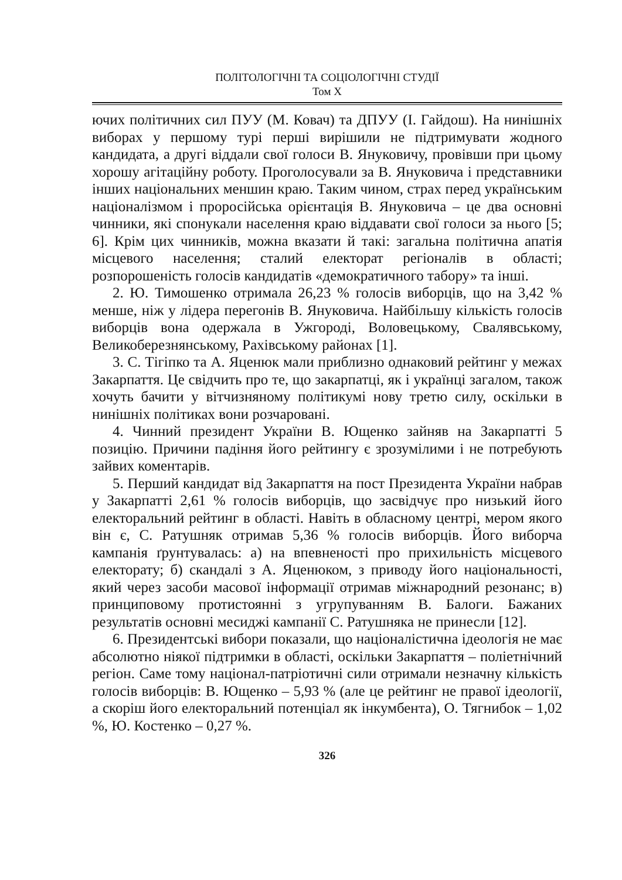ПОЛІТОЛОГІЧНІ ТА СОЦІОЛОГІЧНІ СТУДІЇ
Том X
ючих політичних сил ПУУ (М. Ковач) та ДПУУ (І. Гайдош). На нинішніх виборах у першому турі перші вирішили не підтримувати жодного кандидата, а другі віддали свої голоси В. Януковичу, провівши при цьому хорошу агітаційну роботу. Проголосували за В. Януковича і представники інших національних меншин краю. Таким чином, страх перед українським націоналізмом і проросійська орієнтація В. Януковича – це два основні чинники, які спонукали населення краю віддавати свої голоси за нього [5; 6]. Крім цих чинників, можна вказати й такі: загальна політична апатія місцевого населення; сталий електорат регіоналів в області; розпорошеність голосів кандидатів «демократичного табору» та інші.
2. Ю. Тимошенко отримала 26,23 % голосів виборців, що на 3,42 % менше, ніж у лідера перегонів В. Януковича. Найбільшу кількість голосів виборців вона одержала в Ужгороді, Воловецькому, Свалявському, Великоберезнянському, Рахівському районах [1].
3. С. Тігіпко та А. Яценюк мали приблизно однаковий рейтинг у межах Закарпаття. Це свідчить про те, що закарпатці, як і українці загалом, також хочуть бачити у вітчизняному політикумі нову третю силу, оскільки в нинішніх політиках вони розчаровані.
4. Чинний президент України В. Ющенко зайняв на Закарпатті 5 позицію. Причини падіння його рейтингу є зрозумілими і не потребують зайвих коментарів.
5. Перший кандидат від Закарпаття на пост Президента України набрав у Закарпатті 2,61 % голосів виборців, що засвідчує про низький його електоральний рейтинг в області. Навіть в обласному центрі, мером якого він є, С. Ратушняк отримав 5,36 % голосів виборців. Його виборча кампанія ґрунтувалась: а) на впевненості про прихильність місцевого електорату; б) скандалі з А. Яценюком, з приводу його національності, який через засоби масової інформації отримав міжнародний резонанс; в) принциповому протистоянні з угрупуванням В. Балоги. Бажаних результатів основні месиджі кампанії С. Ратушняка не принесли [12].
6. Президентські вибори показали, що націоналістична ідеологія не має абсолютно ніякої підтримки в області, оскільки Закарпаття – поліетнічний регіон. Саме тому націонал-патріотичні сили отримали незначну кількість голосів виборців: В. Ющенко – 5,93 % (але це рейтинг не правої ідеології, а скоріш його електоральний потенціал як інкумбента), О. Тягнибок – 1,02 %, Ю. Костенко – 0,27 %.
326